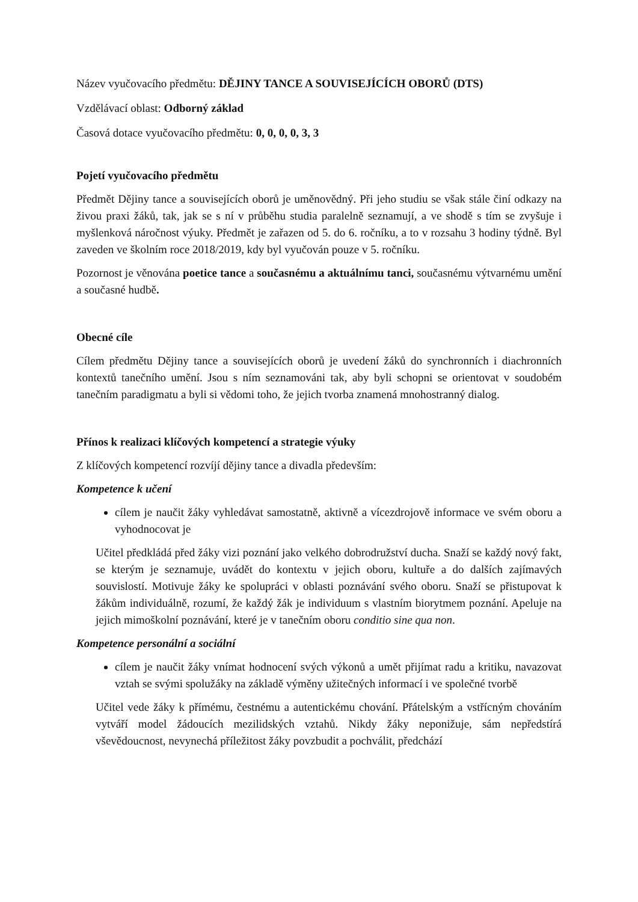Název vyučovacího předmětu: DĚJINY TANCE A SOUVISEJÍCÍCH OBORŮ (DTS)
Vzdělávací oblast: Odborný základ
Časová dotace vyučovacího předmětu: 0, 0, 0, 0, 3, 3
Pojetí vyučovacího předmětu
Předmět Dějiny tance a souvisejících oborů je uměnovědný. Při jeho studiu se však stále činí odkazy na živou praxi žáků, tak, jak se s ní v průběhu studia paralelně seznamují, a ve shodě s tím se zvyšuje i myšlenková náročnost výuky. Předmět je zařazen od 5. do 6. ročníku, a to v rozsahu 3 hodiny týdně. Byl zaveden ve školním roce 2018/2019, kdy byl vyučován pouze v 5. ročníku.
Pozornost je věnována poetice tance a současnému a aktuálnímu tanci, současnému výtvarnému umění a současné hudbě.
Obecné cíle
Cílem předmětu Dějiny tance a souvisejících oborů je uvedení žáků do synchronních i diachronních kontextů tanečního umění. Jsou s ním seznamováni tak, aby byli schopni se orientovat v soudobém tanečním paradigmatu a byli si vědomi toho, že jejich tvorba znamená mnohostranný dialog.
Přínos k realizaci klíčových kompetencí a strategie výuky
Z klíčových kompetencí rozvíjí dějiny tance a divadla především:
Kompetence k učení
cílem je naučit žáky vyhledávat samostatně, aktivně a vícezdrojově informace ve svém oboru a vyhodnocovat je
Učitel předkládá před žáky vizi poznání jako velkého dobrodružství ducha. Snaží se každý nový fakt, se kterým je seznamuje, uvádět do kontextu v jejich oboru, kultuře a do dalších zajímavých souvislostí. Motivuje žáky ke spolupráci v oblasti poznávání svého oboru. Snaží se přistupovat k žákům individuálně, rozumí, že každý žák je individuum s vlastním biorytmem poznání. Apeluje na jejich mimoškolní poznávání, které je v tanečním oboru conditio sine qua non.
Kompetence personální a sociální
cílem je naučit žáky vnímat hodnocení svých výkonů a umět přijímat radu a kritiku, navazovat vztah se svými spolužáky na základě výměny užitečných informací i ve společné tvorbě
Učitel vede žáky k přímému, čestnému a autentickému chování. Přátelským a vstřícným chováním vytváří model žádoucích mezilidských vztahů. Nikdy žáky neponižuje, sám nepředstírá vševědoucnost, nevynechá příležitost žáky povzbudit a pochválit, předchází